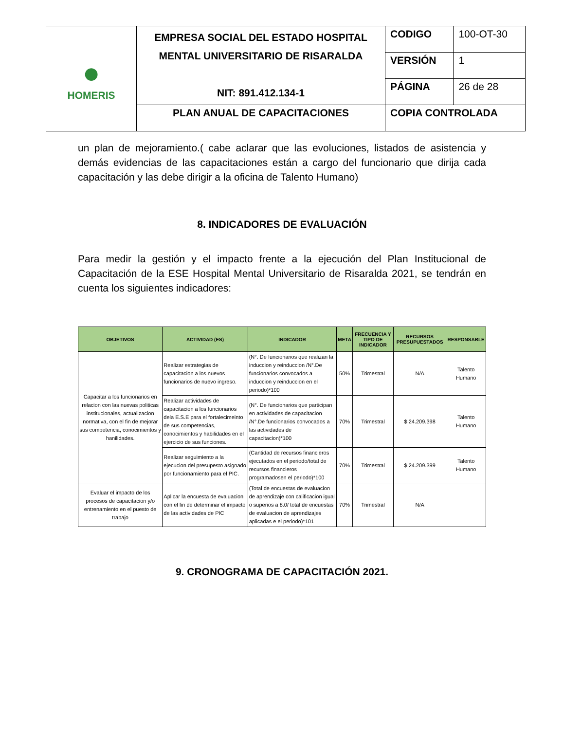| ● HOMERIS | EMPRESA SOCIAL DEL ESTADO HOSPITAL MENTAL UNIVERSITARIO DE RISARALDA NIT: 891.412.134-1 | CODIGO | 100-OT-30 |
| | | VERSIÓN | 1 |
| | | PÁGINA | 26 de 28 |
| | PLAN ANUAL DE CAPACITACIONES | COPIA CONTROLADA | |
un plan de mejoramiento.( cabe aclarar que las evoluciones, listados de asistencia y demás evidencias de las capacitaciones están a cargo del funcionario que dirija cada capacitación y las debe dirigir a la oficina de Talento Humano)
8. INDICADORES DE EVALUACIÓN
Para medir la gestión y el impacto frente a la ejecución del Plan Institucional de Capacitación de la ESE Hospital Mental Universitario de Risaralda 2021, se tendrán en cuenta los siguientes indicadores:
| OBJETIVOS | ACTIVIDAD (ES) | INDICADOR | META | FRECUENCIA Y TIPO DE INDICADOR | RECURSOS PRESUPUESTADOS | RESPONSABLE |
| --- | --- | --- | --- | --- | --- | --- |
| Capacitar a los funcionarios en relacion con las nuevas politicas institucionales, actualizacion normativa, con el fin de mejorar sus competencia, conocimientos y hanilidades. | Realizar estrategias de capacitacion a los nuevos funcionarios de nuevo ingreso. | (N°. De funcionarios que realizan la induccion y reinduccion /N°.De funcionarios convocados a induccion y reinduccion en el periodo)*100 | 50% | Trimestral | N/A | Talento Humano |
| | Realizar actividades de capacitacion a los funcionarios dela E.S.E para el fortalecimeinto de sus competencias, conocimientos y habilidades en el ejercicio de sus funciones. | (N°. De funcionarios que participan en actividades de capacitacion /N°.De funcionarios convocados a las actividades de capacitacion)*100 | 70% | Trimestral | $ 24.209.398 | Talento Humano |
| | Realizar seguimiento a la ejecucion del presupesto asignado por funcionamiento para el PIC. | (Cantidad de recursos financieros ejecutados en el periodo/total de recursos financieros programadosen el periodo)*100 | 70% | Trimestral | $ 24.209.399 | Talento Humano |
| Evaluar el impacto de los procesos de capacitacion y/o entrenamiento en el puesto de trabajo | Aplicar la encuesta de evaluacion con el fin de determinar el impacto de las actividades de PIC | (Total de encuestas de evaluacion de aprendizaje con calificacion igual o superios a 8.0/ total de encuestas de evaluacion de aprendizajes aplicadas e el periodo)*101 | 70% | Trimestral | N/A | |
9. CRONOGRAMA DE CAPACITACIÓN 2021.